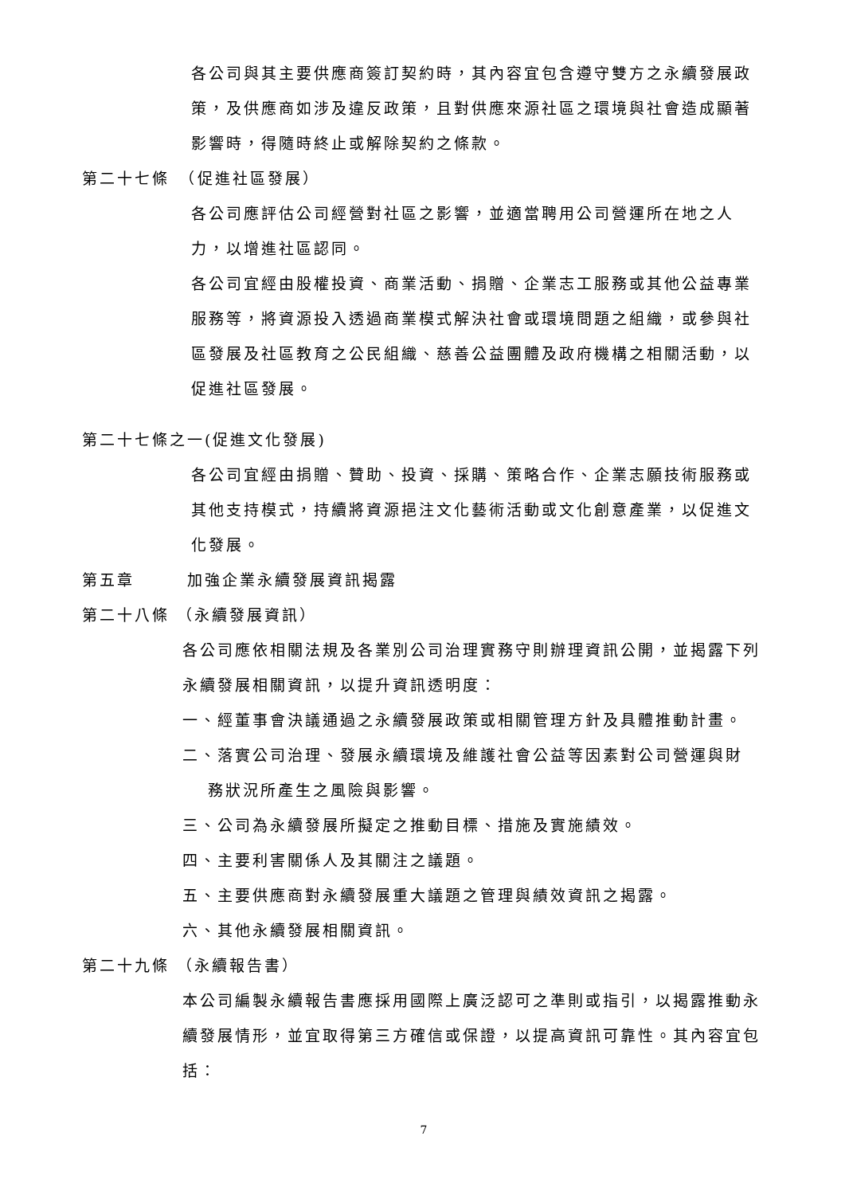各公司與其主要供應商簽訂契約時，其內容宜包含遵守雙方之永續發展政策，及供應商如涉及違反政策，且對供應來源社區之環境與社會造成顯著影響時，得隨時終止或解除契約之條款。
第二十七條　（促進社區發展）
各公司應評估公司經營對社區之影響，並適當聘用公司營運所在地之人力，以增進社區認同。
各公司宜經由股權投資、商業活動、捐贈、企業志工服務或其他公益專業服務等，將資源投入透過商業模式解決社會或環境問題之組織，或參與社區發展及社區教育之公民組織、慈善公益團體及政府機構之相關活動，以促進社區發展。
第二十七條之一(促進文化發展)
各公司宜經由捐贈、贊助、投資、採購、策略合作、企業志願技術服務或其他支持模式，持續將資源挹注文化藝術活動或文化創意產業，以促進文化發展。
第五章　　　加強企業永續發展資訊揭露
第二十八條 （永續發展資訊）
各公司應依相關法規及各業別公司治理實務守則辦理資訊公開，並揭露下列永續發展相關資訊，以提升資訊透明度：
一、經董事會決議通過之永續發展政策或相關管理方針及具體推動計畫。
二、落實公司治理、發展永續環境及維護社會公益等因素對公司營運與財
務狀況所產生之風險與影響。
三、公司為永續發展所擬定之推動目標、措施及實施績效。
四、主要利害關係人及其關注之議題。
五、主要供應商對永續發展重大議題之管理與績效資訊之揭露。
六、其他永續發展相關資訊。
第二十九條 （永續報告書）
本公司編製永續報告書應採用國際上廣泛認可之準則或指引，以揭露推動永續發展情形，並宜取得第三方確信或保證，以提高資訊可靠性。其內容宜包括：
7